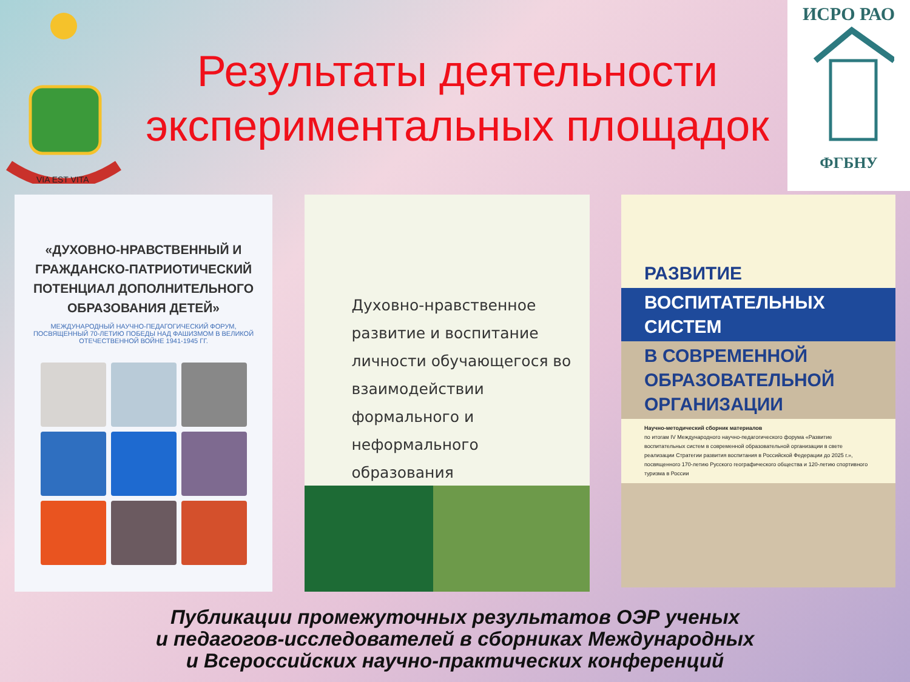VIA EST VITA
Результаты деятельности экспериментальных площадок
ИСРО РАО
ФГБНУ
«ДУХОВНО-НРАВСТВЕННЫЙ И ГРАЖДАНСКО-ПАТРИОТИЧЕСКИЙ ПОТЕНЦИАЛ ДОПОЛНИТЕЛЬНОГО ОБРАЗОВАНИЯ ДЕТЕЙ»
МЕЖДУНАРОДНЫЙ НАУЧНО-ПЕДАГОГИЧЕСКИЙ ФОРУМ, ПОСВЯЩЕННЫЙ 70-ЛЕТИЮ ПОБЕДЫ НАД ФАШИЗМОМ В ВЕЛИКОЙ ОТЕЧЕСТВЕННОЙ ВОЙНЕ 1941-1945 ГГ.
Духовно-нравственное развитие и воспитание личности обучающегося во взаимодействии формального и неформального образования
РАЗВИТИЕ
ВОСПИТАТЕЛЬНЫХ
СИСТЕМ
В СОВРЕМЕННОЙ
ОБРАЗОВАТЕЛЬНОЙ
ОРГАНИЗАЦИИ
Научно-методический сборник материалов
по итогам IV Международного научно-педагогического форума «Развитие воспитательных систем в современной образовательной организации в свете реализации Стратегии развития воспитания в Российской Федерации до 2025 г.», посвященного 170-летию Русского географического общества и 120-летию спортивного туризма в России
Публикации промежуточных результатов ОЭР ученых
и педагогов-исследователей в сборниках Международных
и Всероссийских научно-практических конференций